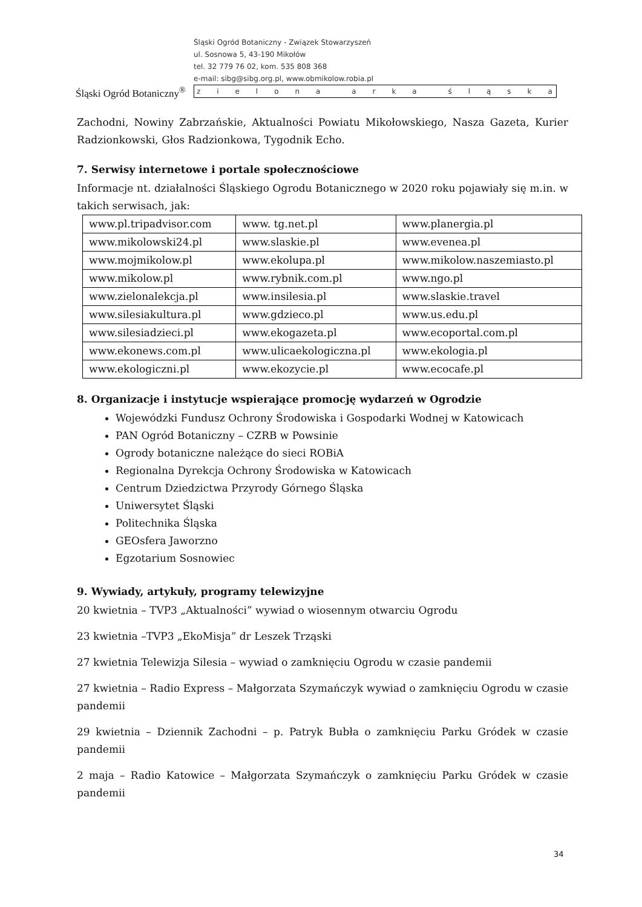Śląski Ogród Botaniczny<sup>®</sup>
Śląski Ogród Botaniczny - Związek Stowarzyszeń
ul. Sosnowa 5, 43-190 Mikołów
tel. 32 779 76 02, kom. 535 808 368
e-mail: sibg@sibg.org.pl, www.obmikolow.robia.pl
zielona arka śląska
Zachodni, Nowiny Zabrzańskie, Aktualności Powiatu Mikołowskiego, Nasza Gazeta, Kurier Radzionkowski, Głos Radzionkowa, Tygodnik Echo.
7. Serwisy internetowe i portale społecznościowe
Informacje nt. działalności Śląskiego Ogrodu Botanicznego w 2020 roku pojawiały się m.in. w takich serwisach, jak:
| www.pl.tripadvisor.com | www. tg.net.pl | www.planergia.pl |
| www.mikolowski24.pl | www.slaskie.pl | www.evenea.pl |
| www.mojmikolow.pl | www.ekolupa.pl | www.mikolow.naszemiasto.pl |
| www.mikolow.pl | www.rybnik.com.pl | www.ngo.pl |
| www.zielonalekcja.pl | www.insilesia.pl | www.slaskie.travel |
| www.silesiakultura.pl | www.gdzieco.pl | www.us.edu.pl |
| www.silesiadzieci.pl | www.ekogazeta.pl | www.ecoportal.com.pl |
| www.ekonews.com.pl | www.ulicaekologiczna.pl | www.ekologia.pl |
| www.ekologiczni.pl | www.ekozycie.pl | www.ecocafe.pl |
8. Organizacje i instytucje wspierające promocję wydarzeń w Ogrodzie
Wojewódzki Fundusz Ochrony Środowiska i Gospodarki Wodnej w Katowicach
PAN Ogród Botaniczny – CZRB w Powsinie
Ogrody botaniczne należące do sieci ROBiA
Regionalna Dyrekcja Ochrony Środowiska w Katowicach
Centrum Dziedzictwa Przyrody Górnego Śląska
Uniwersytet Śląski
Politechnika Śląska
GEOsfera Jaworzno
Egzotarium Sosnowiec
9. Wywiady, artykuły, programy telewizyjne
20 kwietnia – TVP3 „Aktualności” wywiad o wiosennym otwarciu Ogrodu
23 kwietnia –TVP3 „EkoMisja” dr Leszek Trząski
27 kwietnia Telewizja Silesia – wywiad o zamknięciu Ogrodu w czasie pandemii
27 kwietnia – Radio Express – Małgorzata Szymańczyk wywiad o zamknięciu Ogrodu w czasie pandemii
29 kwietnia – Dziennik Zachodni – p. Patryk Bubła o zamknięciu Parku Gródek w czasie pandemii
2 maja – Radio Katowice – Małgorzata Szymańczyk o zamknięciu Parku Gródek w czasie pandemii
34